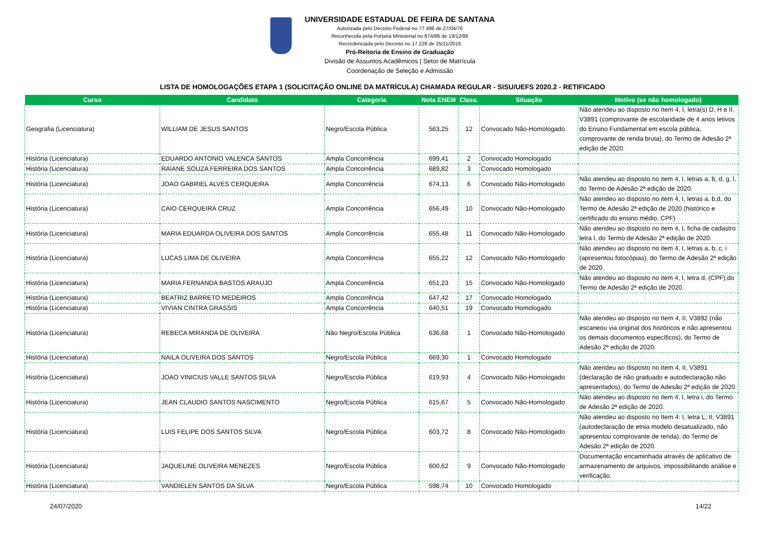UNIVERSIDADE ESTADUAL DE FEIRA DE SANTANA
Autorizada pelo Decreto Federal no 77.496 de 27/04/76
Reconhecida pela Portaria Ministerial no 874/86 de 19/12/86
Recredenciada pelo Decreto no 17.228 de 25/11/2016
Pró-Reitoria de Ensino de Graduação
Divisão de Assuntos Acadêmicos | Setor de Matrícula
Coordenação de Seleção e Admissão
LISTA DE HOMOLOGAÇÕES ETAPA 1 (SOLICITAÇÃO ONLINE DA MATRÍCULA) CHAMADA REGULAR - SISU/UEFS 2020.2 - RETIFICADO
| Curso | Candidato | Categoria | Nota ENEM | Class. | Situação | Motivo (se não homologado) |
| --- | --- | --- | --- | --- | --- | --- |
| Geografia (Licenciatura) | WILLIAM DE JESUS SANTOS | Negro/Escola Pública | 563,25 | 12 | Convocado Não-Homologado | Não atendeu ao disposto no Item 4, I, letra(s) D, H e II, V3891 (comprovante de escolaridade de 4 anos letivos do Ensino Fundamental em escola pública, comprovante de renda bruta), do Termo de Adesão 2ª edição de 2020. |
| História (Licenciatura) | EDUARDO ANTONIO VALENCA SANTOS | Ampla Concorrência | 699,41 | 2 | Convocado Homologado | |
| História (Licenciatura) | RAIANE SOUZA FERREIRA DOS SANTOS | Ampla Concorrência | 689,82 | 3 | Convocado Homologado | |
| História (Licenciatura) | JOAO GABRIEL ALVES CERQUEIRA | Ampla Concorrência | 674,13 | 6 | Convocado Não-Homologado | Não atendeu ao disposto no item 4, I, letras a, b, d, g, l, do Termo de Adesão 2ª edição de 2020. |
| História (Licenciatura) | CAIO CERQUEIRA CRUZ | Ampla Concorrência | 656,49 | 10 | Convocado Não-Homologado | Não atendeu ao disposto no item 4, I, letras a, b,d, do Termo de Adesão 2ª edição de 2020.(histórico e certificado do ensino médio, CPF) |
| História (Licenciatura) | MARIA EDUARDA OLIVEIRA DOS SANTOS | Ampla Concorrência | 655,48 | 11 | Convocado Não-Homologado | Não atendeu ao disposto no item 4, I, ficha de cadastro letra l, do Termo de Adesão 2ª edição de 2020. |
| História (Licenciatura) | LUCAS LIMA DE OLIVEIRA | Ampla Concorrência | 655,22 | 12 | Convocado Não-Homologado | Não atendeu ao disposto no item 4, I, letras a, b, c, i (apresentou fotocópias), do Termo de Adesão 2ª edição de 2020. |
| História (Licenciatura) | MARIA FERNANDA BASTOS ARAUJO | Ampla Concorrência | 651,23 | 15 | Convocado Não-Homologado | Não atendeu ao disposto no item 4, I, letra d, (CPF),do Termo de Adesão 2ª edição de 2020. |
| História (Licenciatura) | BEATRIZ BARRETO MEDEIROS | Ampla Concorrência | 647,42 | 17 | Convocado Homologado | |
| História (Licenciatura) | VIVIAN CINTRA GRASSIS | Ampla Concorrência | 640,51 | 19 | Convocado Homologado | |
| História (Licenciatura) | REBECA MIRANDA DE OLIVEIRA | Não Negro/Escola Pública | 636,68 | 1 | Convocado Não-Homologado | Não atendeu ao disposto no Item 4, II, V3892 (não escaneou via original dos históricos e não apresentou os demais documentos específicos), do Termo de Adesão 2ª edição de 2020. |
| História (Licenciatura) | NAILA OLIVEIRA DOS SANTOS | Negro/Escola Pública | 669,30 | 1 | Convocado Homologado | |
| História (Licenciatura) | JOAO VINICIUS VALLE SANTOS SILVA | Negro/Escola Pública | 619,93 | 4 | Convocado Não-Homologado | Não atendeu ao disposto no Item 4, II, V3891 (declaração de não graduado e autodeclaração não apresentados), do Termo de Adesão 2ª edição de 2020. |
| História (Licenciatura) | JEAN CLAUDIO SANTOS NASCIMENTO | Negro/Escola Pública | 615,67 | 5 | Convocado Não-Homologado | Não atendeu ao disposto no item 4, I, letra i, do Termo de Adesão 2ª edição de 2020. |
| História (Licenciatura) | LUIS FELIPE DOS SANTOS SILVA | Negro/Escola Pública | 603,72 | 8 | Convocado Não-Homologado | Não atendeu ao disposto no Item 4: I, letra L; II, V3891 (autodeclaração de etnia modelo desatualizado, não apresentou comprovante de renda), do Termo de Adesão 2ª edição de 2020. |
| História (Licenciatura) | JAQUELINE OLIVEIRA MENEZES | Negro/Escola Pública | 600,62 | 9 | Convocado Não-Homologado | Documentação encaminhada através de aplicativo de armazenamento de arquivos, impossibilitando análise e verificação. |
| História (Licenciatura) | VANDIELEN SANTOS DA SILVA | Negro/Escola Pública | 598,74 | 10 | Convocado Homologado | |
24/07/2020 14/22